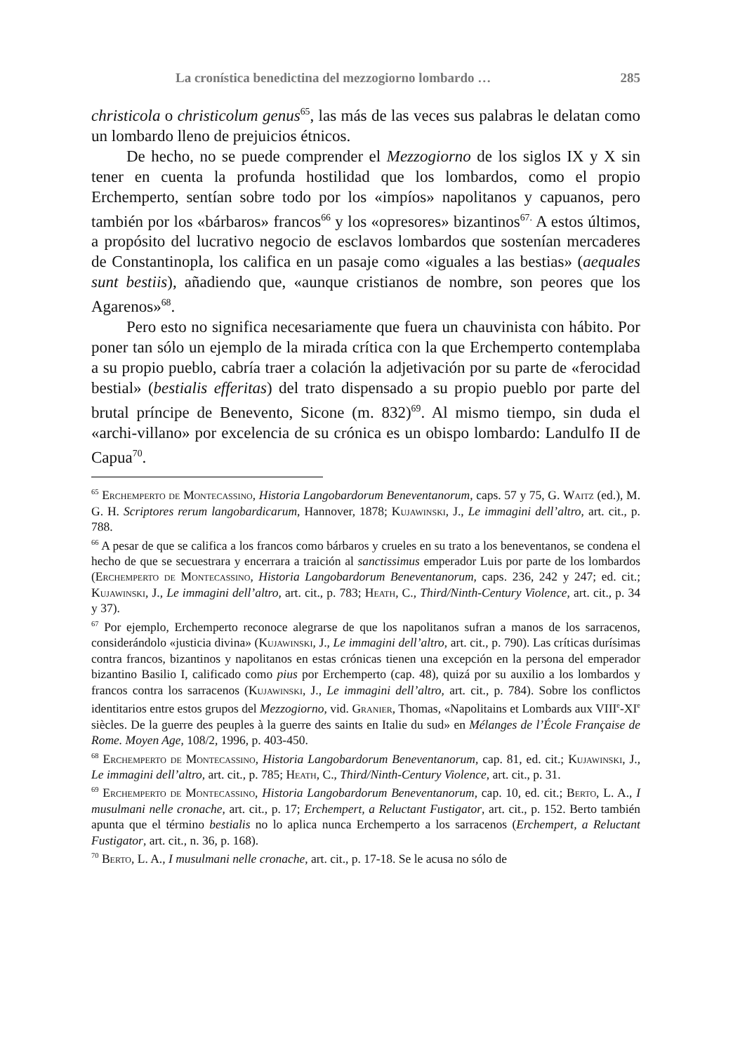La cronística benedictina del mezzogiorno lombardo … 285
christicola o christicolum genus<sup>65</sup>, las más de las veces sus palabras le delatan como un lombardo lleno de prejuicios étnicos.
De hecho, no se puede comprender el Mezzogiorno de los siglos IX y X sin tener en cuenta la profunda hostilidad que los lombardos, como el propio Erchemperto, sentían sobre todo por los «impíos» napolitanos y capuanos, pero también por los «bárbaros» francos<sup>66</sup> y los «opresores» bizantinos<sup>67.</sup> A estos últimos, a propósito del lucrativo negocio de esclavos lombardos que sostenían mercaderes de Constantinopla, los califica en un pasaje como «iguales a las bestias» (aequales sunt bestiis), añadiendo que, «aunque cristianos de nombre, son peores que los Agarenos»<sup>68</sup>.
Pero esto no significa necesariamente que fuera un chauvinista con hábito. Por poner tan sólo un ejemplo de la mirada crítica con la que Erchemperto contemplaba a su propio pueblo, cabría traer a colación la adjetivación por su parte de «ferocidad bestial» (bestialis efferitas) del trato dispensado a su propio pueblo por parte del brutal príncipe de Benevento, Sicone (m. 832)<sup>69</sup>. Al mismo tiempo, sin duda el «archi-villano» por excelencia de su crónica es un obispo lombardo: Landulfo II de Capua<sup>70</sup>.
<sup>65</sup> Erchemperto de Montecassino, Historia Langobardorum Beneventanorum, caps. 57 y 75, G. Waitz (ed.), M. G. H. Scriptores rerum langobardicarum, Hannover, 1878; Kujawinski, J., Le immagini dell’altro, art. cit., p. 788.
<sup>66</sup> A pesar de que se califica a los francos como bárbaros y crueles en su trato a los beneventanos, se condena el hecho de que se secuestrara y encerrara a traición al sanctissimus emperador Luis por parte de los lombardos (Erchemperto de Montecassino, Historia Langobardorum Beneventanorum, caps. 236, 242 y 247; ed. cit.; Kujawinski, J., Le immagini dell’altro, art. cit., p. 783; Heath, C., Third/Ninth-­Century Violence, art. cit., p. 34 y 37).
<sup>67</sup> Por ejemplo, Erchemperto reconoce alegrarse de que los napolitanos sufran a manos de los sarracenos, considerándolo «justicia divina» (Kujawinski, J., Le immagini dell’altro, art. cit., p. 790). Las críticas durísimas contra francos, bizantinos y napolitanos en estas crónicas tienen una excepción en la persona del emperador bizantino Basilio I, calificado como pius por Erchemperto (cap. 48), quizá por su auxilio a los lombardos y francos contra los sarracenos (Kujawinski, J., Le immagini dell’altro, art. cit., p. 784). Sobre los conflictos identitarios entre estos grupos del Mezzogiorno, vid. Granier, Thomas, «Napolitains et Lombards aux VIII<sup>e</sup>-XI<sup>e</sup> siècles. De la guerre des peuples à la guerre des saints en Italie du sud» en Mélanges de l’École Française de Rome. Moyen Age, 108/2, 1996, p. 403-450.
<sup>68</sup> Erchemperto de Montecassino, Historia Langobardorum Beneventanorum, cap. 81, ed. cit.; Kujawinski, J., Le immagini dell’altro, art. cit., p. 785; Heath, C., Third/Ninth-Century Violence, art. cit., p. 31.
<sup>69</sup> Erchemperto de Montecassino, Historia Langobardorum Beneventanorum, cap. 10, ed. cit.; Berto, L. A., I musulmani nelle cronache, art. cit., p. 17; Erchempert, a Reluctant Fustigator, art. cit., p. 152. Berto también apunta que el término bestialis no lo aplica nunca Erchemperto a los sarracenos (Erchempert, a Reluctant Fustigator, art. cit., n. 36, p. 168).
<sup>70</sup> Berto, L. A., I musulmani nelle cronache, art. cit., p. 17-18. Se le acusa no sólo de